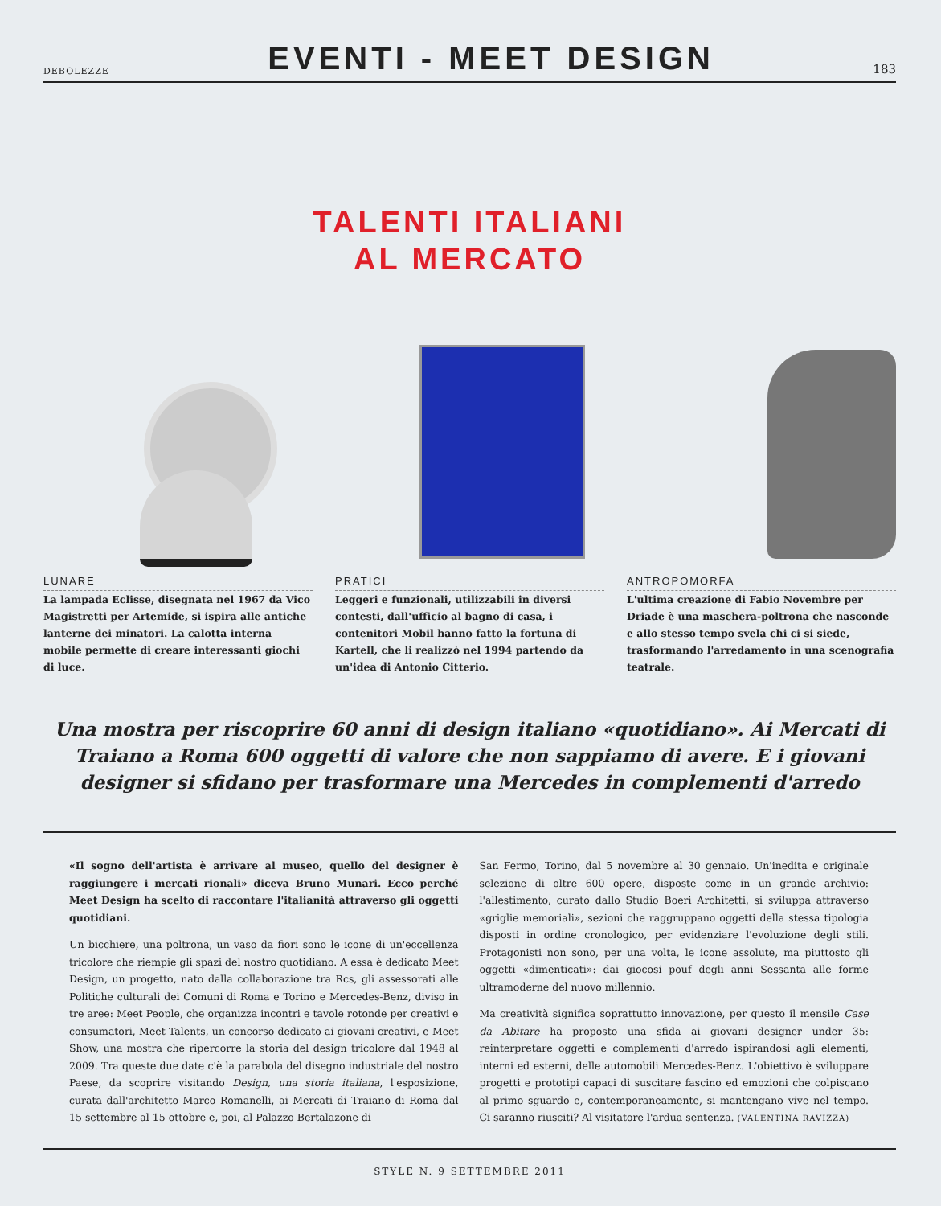DEBOLEZZE
EVENTI - MEET DESIGN
183
TALENTI ITALIANI
AL MERCATO
LUNARE
La lampada Eclisse, disegnata nel 1967 da Vico Magistretti per Artemide, si ispira alle antiche lanterne dei minatori. La calotta interna mobile permette di creare interessanti giochi di luce.
PRATICI
Leggeri e funzionali, utilizzabili in diversi contesti, dall'ufficio al bagno di casa, i contenitori Mobil hanno fatto la fortuna di Kartell, che li realizzò nel 1994 partendo da un'idea di Antonio Citterio.
ANTROPOMORFA
L'ultima creazione di Fabio Novembre per Driade è una maschera-poltrona che nasconde e allo stesso tempo svela chi ci si siede, trasformando l'arredamento in una scenografia teatrale.
Una mostra per riscoprire 60 anni di design italiano «quotidiano». Ai Mercati di Traiano a Roma 600 oggetti di valore che non sappiamo di avere. E i giovani designer si sfidano per trasformare una Mercedes in complementi d'arredo
«Il sogno dell'artista è arrivare al museo, quello del designer è raggiungere i mercati rionali» diceva Bruno Munari. Ecco perché Meet Design ha scelto di raccontare l'italianità attraverso gli oggetti quotidiani.
Un bicchiere, una poltrona, un vaso da fiori sono le icone di un'eccellenza tricolore che riempie gli spazi del nostro quotidiano. A essa è dedicato Meet Design, un progetto, nato dalla collaborazione tra Rcs, gli assessorati alle Politiche culturali dei Comuni di Roma e Torino e Mercedes-Benz, diviso in tre aree: Meet People, che organizza incontri e tavole rotonde per creativi e consumatori, Meet Talents, un concorso dedicato ai giovani creativi, e Meet Show, una mostra che ripercorre la storia del design tricolore dal 1948 al 2009. Tra queste due date c'è la parabola del disegno industriale del nostro Paese, da scoprire visitando Design, una storia italiana, l'esposizione, curata dall'architetto Marco Romanelli, ai Mercati di Traiano di Roma dal 15 settembre al 15 ottobre e, poi, al Palazzo Bertalazone di
San Fermo, Torino, dal 5 novembre al 30 gennaio. Un'inedita e originale selezione di oltre 600 opere, disposte come in un grande archivio: l'allestimento, curato dallo Studio Boeri Architetti, si sviluppa attraverso «griglie memoriali», sezioni che raggruppano oggetti della stessa tipologia disposti in ordine cronologico, per evidenziare l'evoluzione degli stili. Protagonisti non sono, per una volta, le icone assolute, ma piuttosto gli oggetti «dimenticati»: dai giocosi pouf degli anni Sessanta alle forme ultramoderne del nuovo millennio.
Ma creatività significa soprattutto innovazione, per questo il mensile Case da Abitare ha proposto una sfida ai giovani designer under 35: reinterpretare oggetti e complementi d'arredo ispirandosi agli elementi, interni ed esterni, delle automobili Mercedes-Benz. L'obiettivo è sviluppare progetti e prototipi capaci di suscitare fascino ed emozioni che colpiscano al primo sguardo e, contemporaneamente, si mantengano vive nel tempo. Ci saranno riusciti? Al visitatore l'ardua sentenza. (VALENTINA RAVIZZA)
STYLE N. 9 SETTEMBRE 2011